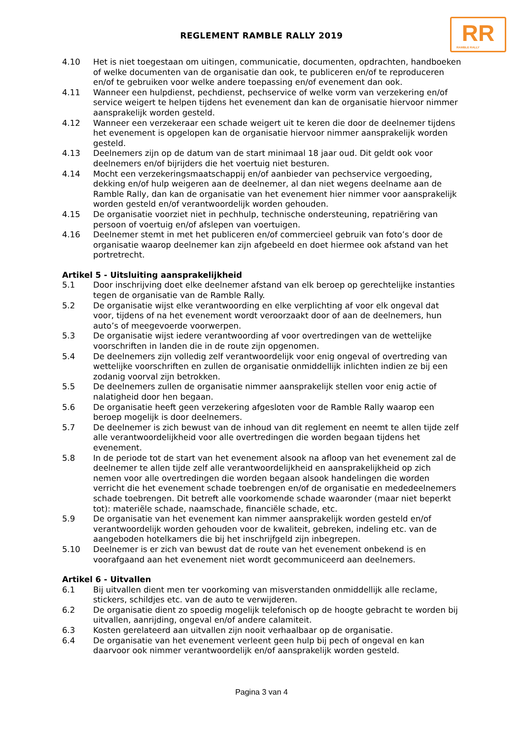REGLEMENT RAMBLE RALLY 2019
RR
RAMBLE RALLY
4.10 Het is niet toegestaan om uitingen, communicatie, documenten, opdrachten, handboeken of welke documenten van de organisatie dan ook, te publiceren en/of te reproduceren en/of te gebruiken voor welke andere toepassing en/of evenement dan ook.
4.11 Wanneer een hulpdienst, pechdienst, pechservice of welke vorm van verzekering en/of service weigert te helpen tijdens het evenement dan kan de organisatie hiervoor nimmer aansprakelijk worden gesteld.
4.12 Wanneer een verzekeraar een schade weigert uit te keren die door de deelnemer tijdens het evenement is opgelopen kan de organisatie hiervoor nimmer aansprakelijk worden gesteld.
4.13 Deelnemers zijn op de datum van de start minimaal 18 jaar oud. Dit geldt ook voor deelnemers en/of bijrijders die het voertuig niet besturen.
4.14 Mocht een verzekeringsmaatschappij en/of aanbieder van pechservice vergoeding, dekking en/of hulp weigeren aan de deelnemer, al dan niet wegens deelname aan de Ramble Rally, dan kan de organisatie van het evenement hier nimmer voor aansprakelijk worden gesteld en/of verantwoordelijk worden gehouden.
4.15 De organisatie voorziet niet in pechhulp, technische ondersteuning, repatriëring van persoon of voertuig en/of afslepen van voertuigen.
4.16 Deelnemer stemt in met het publiceren en/of commercieel gebruik van foto’s door de organisatie waarop deelnemer kan zijn afgebeeld en doet hiermee ook afstand van het portretrecht.
Artikel 5 - Uitsluiting aansprakelijkheid
5.1 Door inschrijving doet elke deelnemer afstand van elk beroep op gerechtelijke instanties tegen de organisatie van de Ramble Rally.
5.2 De organisatie wijst elke verantwoording en elke verplichting af voor elk ongeval dat voor, tijdens of na het evenement wordt veroorzaakt door of aan de deelnemers, hun auto’s of meegevoerde voorwerpen.
5.3 De organisatie wijst iedere verantwoording af voor overtredingen van de wettelijke voorschriften in landen die in de route zijn opgenomen.
5.4 De deelnemers zijn volledig zelf verantwoordelijk voor enig ongeval of overtreding van wettelijke voorschriften en zullen de organisatie onmiddellijk inlichten indien ze bij een zodanig voorval zijn betrokken.
5.5 De deelnemers zullen de organisatie nimmer aansprakelijk stellen voor enig actie of nalatigheid door hen begaan.
5.6 De organisatie heeft geen verzekering afgesloten voor de Ramble Rally waarop een beroep mogelijk is door deelnemers.
5.7 De deelnemer is zich bewust van de inhoud van dit reglement en neemt te allen tijde zelf alle verantwoordelijkheid voor alle overtredingen die worden begaan tijdens het evenement.
5.8 In de periode tot de start van het evenement alsook na afloop van het evenement zal de deelnemer te allen tijde zelf alle verantwoordelijkheid en aansprakelijkheid op zich nemen voor alle overtredingen die worden begaan alsook handelingen die worden verricht die het evenement schade toebrengen en/of de organisatie en mededeelnemers schade toebrengen. Dit betreft alle voorkomende schade waaronder (maar niet beperkt tot): materiële schade, naamschade, financiële schade, etc.
5.9 De organisatie van het evenement kan nimmer aansprakelijk worden gesteld en/of verantwoordelijk worden gehouden voor de kwaliteit, gebreken, indeling etc. van de aangeboden hotelkamers die bij het inschrijfgeld zijn inbegrepen.
5.10 Deelnemer is er zich van bewust dat de route van het evenement onbekend is en voorafgaand aan het evenement niet wordt gecommuniceerd aan deelnemers.
Artikel 6 - Uitvallen
6.1 Bij uitvallen dient men ter voorkoming van misverstanden onmiddellijk alle reclame, stickers, schildjes etc. van de auto te verwijderen.
6.2 De organisatie dient zo spoedig mogelijk telefonisch op de hoogte gebracht te worden bij uitvallen, aanrijding, ongeval en/of andere calamiteit.
6.3 Kosten gerelateerd aan uitvallen zijn nooit verhaalbaar op de organisatie.
6.4 De organisatie van het evenement verleent geen hulp bij pech of ongeval en kan daarvoor ook nimmer verantwoordelijk en/of aansprakelijk worden gesteld.
Pagina 3 van 4